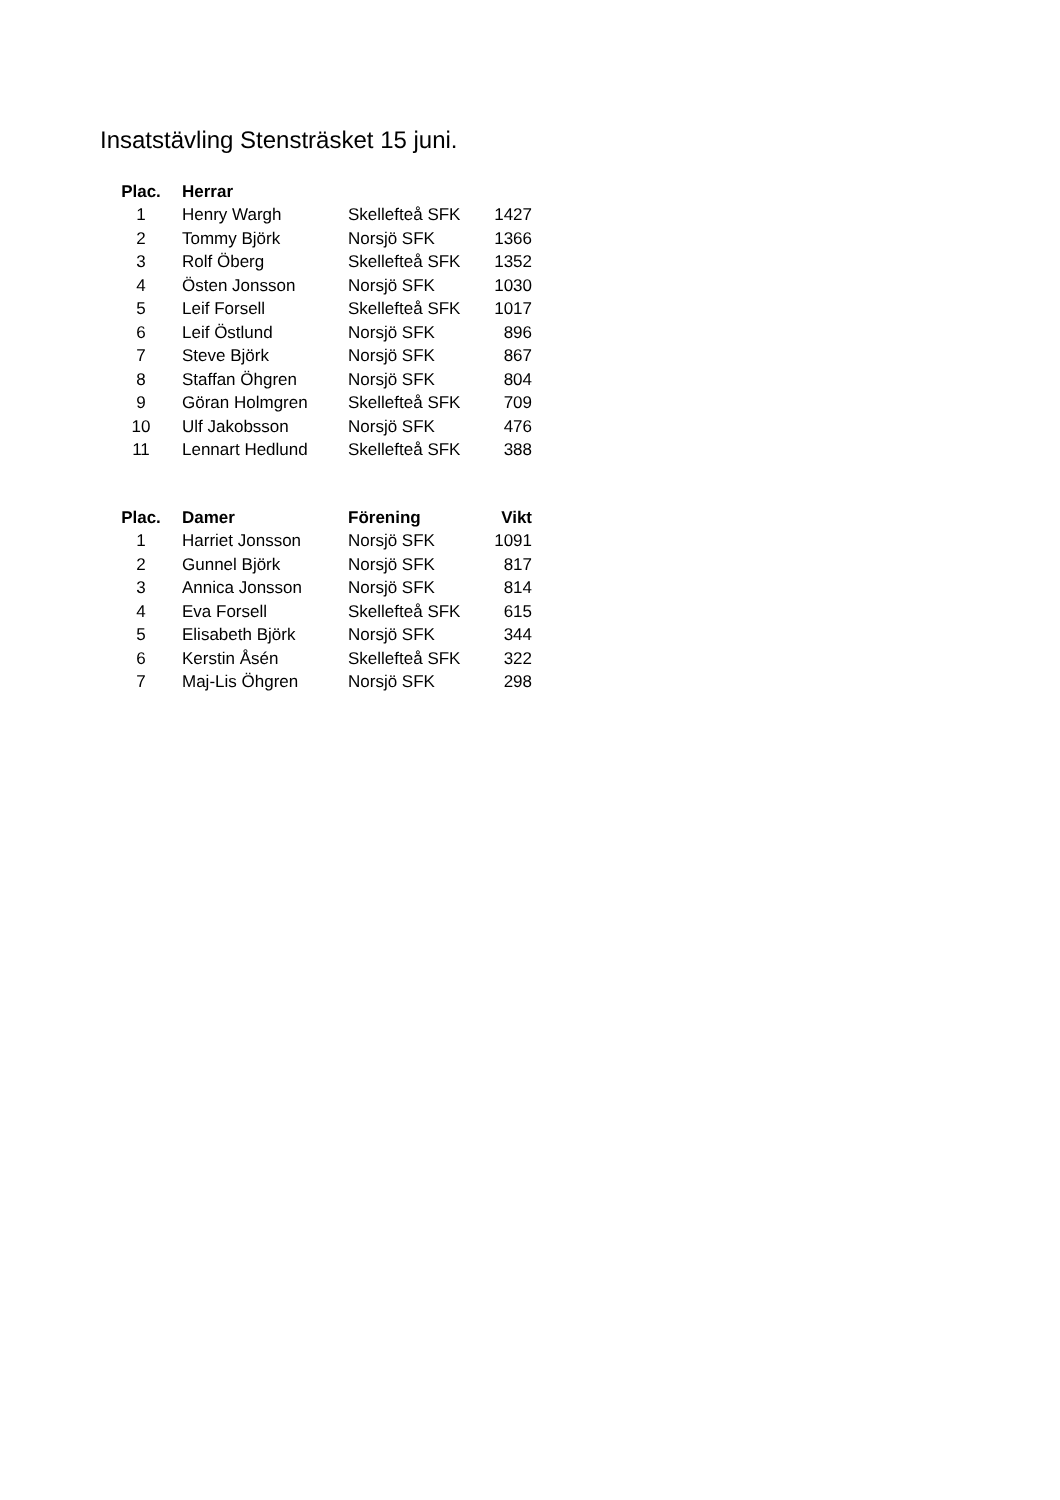Insatstävling Stensträsket 15 juni.
| Plac. | Herrar | | |
| --- | --- | --- | --- |
| 1 | Henry Wargh | Skellefteå SFK | 1427 |
| 2 | Tommy Björk | Norsjö SFK | 1366 |
| 3 | Rolf Öberg | Skellefteå SFK | 1352 |
| 4 | Östen Jonsson | Norsjö SFK | 1030 |
| 5 | Leif Forsell | Skellefteå SFK | 1017 |
| 6 | Leif Östlund | Norsjö SFK | 896 |
| 7 | Steve Björk | Norsjö SFK | 867 |
| 8 | Staffan Öhgren | Norsjö SFK | 804 |
| 9 | Göran Holmgren | Skellefteå SFK | 709 |
| 10 | Ulf Jakobsson | Norsjö SFK | 476 |
| 11 | Lennart Hedlund | Skellefteå SFK | 388 |
| Plac. | Damer | Förening | Vikt |
| --- | --- | --- | --- |
| 1 | Harriet Jonsson | Norsjö SFK | 1091 |
| 2 | Gunnel Björk | Norsjö SFK | 817 |
| 3 | Annica Jonsson | Norsjö SFK | 814 |
| 4 | Eva Forsell | Skellefteå SFK | 615 |
| 5 | Elisabeth Björk | Norsjö SFK | 344 |
| 6 | Kerstin Åsén | Skellefteå SFK | 322 |
| 7 | Maj-Lis Öhgren | Norsjö SFK | 298 |